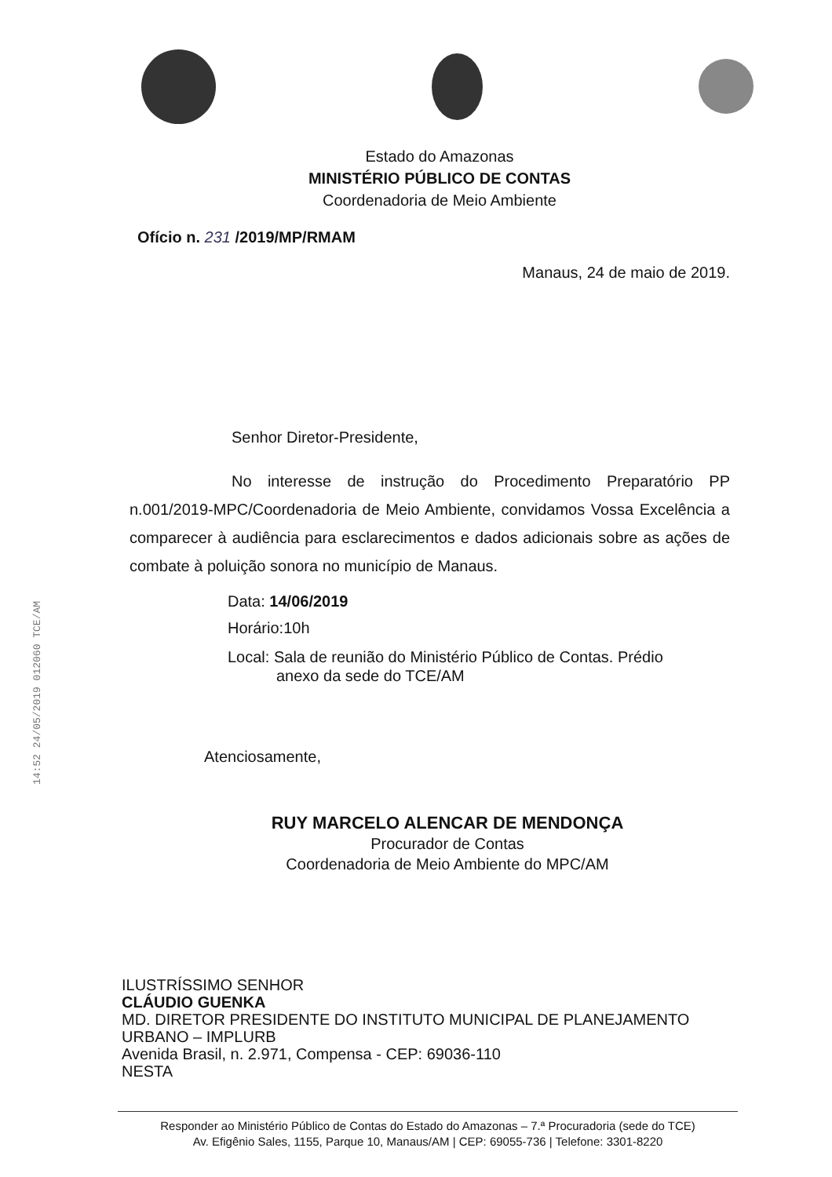Estado do Amazonas
MINISTÉRIO PÚBLICO DE CONTAS
Coordenadoria de Meio Ambiente
Ofício n. 231 /2019/MP/RMAM
Manaus, 24 de maio de 2019.
Senhor Diretor-Presidente,
No interesse de instrução do Procedimento Preparatório PP n.001/2019-MPC/Coordenadoria de Meio Ambiente, convidamos Vossa Excelência a comparecer à audiência para esclarecimentos e dados adicionais sobre as ações de combate à poluição sonora no município de Manaus.
Data: 14/06/2019
Horário:10h
Local: Sala de reunião do Ministério Público de Contas. Prédio
anexo da sede do TCE/AM
Atenciosamente,
RUY MARCELO ALENCAR DE MENDONÇA
Procurador de Contas
Coordenadoria de Meio Ambiente do MPC/AM
ILUSTRÍSSIMO SENHOR
CLÁUDIO GUENKA
MD. DIRETOR PRESIDENTE DO INSTITUTO MUNICIPAL DE PLANEJAMENTO URBANO – IMPLURB
Avenida Brasil, n. 2.971, Compensa - CEP: 69036-110
NESTA
Responder ao Ministério Público de Contas do Estado do Amazonas – 7.ª Procuradoria (sede do TCE)
Av. Efigênio Sales, 1155, Parque 10, Manaus/AM | CEP: 69055-736 | Telefone: 3301-8220
14:52 24/05/2019 012060 TCE/AM